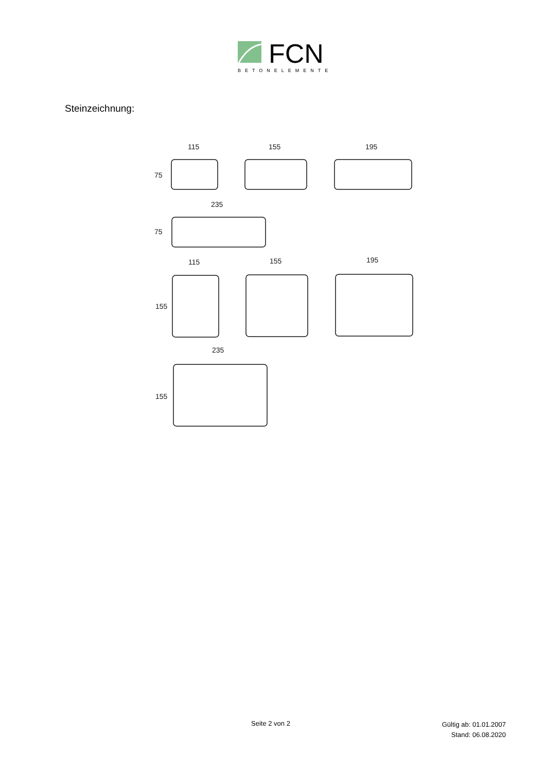FCN
BETONELEMENTE
Steinzeichnung:
115
75
155
195
235
75
115
155
155
195
235
155
Seite 2 von 2
Gültig ab: 01.01.2007
Stand: 06.08.2020